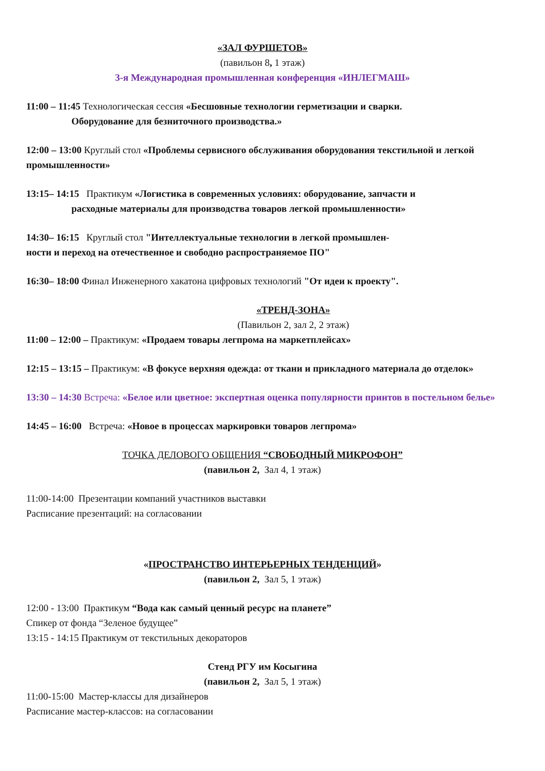«ЗАЛ ФУРШЕТОВ»
(павильон 8, 1 этаж)
3-я Международная промышленная конференция «ИНЛЕГМАШ»
11:00 – 11:45 Технологическая сессия «Бесшовные технологии герметизации и сварки.
Оборудование для безниточного производства.»
12:00 – 13:00 Круглый стол «Проблемы сервисного обслуживания оборудования текстильной и легкой промышленности»
13:15– 14:15 Практикум «Логистика в современных условиях: оборудование, запчасти и
расходные материалы для производства товаров легкой промышленности»
14:30– 16:15 Круглый стол "Интеллектуальные технологии в легкой промышлен-
ности и переход на отечественное и свободно распространяемое ПО"
16:30– 18:00 Финал Инженерного хакатона цифровых технологий "От идеи к проекту".
«ТРЕНД-ЗОНА»
(Павильон 2, зал 2, 2 этаж)
11:00 – 12:00 – Практикум: «Продаем товары легпрома на маркетплейсах»
12:15 – 13:15 – Практикум: «В фокусе верхняя одежда: от ткани и прикладного материала до отделок»
13:30 – 14:30 Встреча: «Белое или цветное: экспертная оценка популярности принтов в постельном белье»
14:45 – 16:00 Встреча: «Новое в процессах маркировки товаров легпрома»
ТОЧКА ДЕЛОВОГО ОБЩЕНИЯ “СВОБОДНЫЙ МИКРОФОН”
(павильон 2, Зал 4, 1 этаж)
11:00-14:00 Презентации компаний участников выставки
Расписание презентаций: на согласовании
«ПРОСТРАНСТВО ИНТЕРЬЕРНЫХ ТЕНДЕНЦИЙ»
(павильон 2, Зал 5, 1 этаж)
12:00 - 13:00 Практикум “Вода как самый ценный ресурс на планете”
Спикер от фонда “Зеленое будущее”
13:15 - 14:15 Практикум от текстильных декораторов
Стенд РГУ им Косыгина
(павильон 2, Зал 5, 1 этаж)
11:00-15:00 Мастер-классы для дизайнеров
Расписание мастер-классов: на согласовании